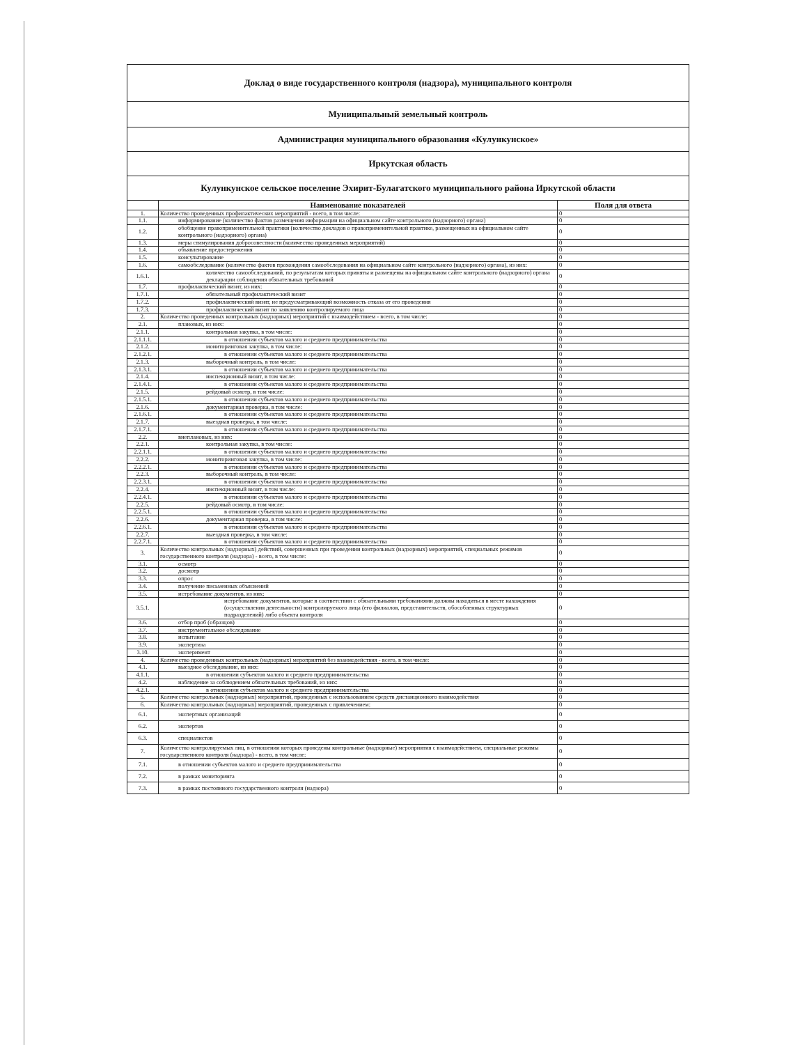Доклад о виде государственного контроля (надзора), муниципального контроля
Муниципальный земельный контроль
Администрация муниципального образования «Кулункунское»
Иркутская область
Кулункунское сельское поселение Эхирит-Булагатского муниципального района Иркутской области
| | Наименование показателей | Поля для ответа |
| --- | --- | --- |
| 1. | Количество проведенных профилактических мероприятий - всего, в том числе: | 0 |
| 1.1. | информирование (количество фактов размещения информации на официальном сайте контрольного (надзорного) органа) | 0 |
| 1.2. | обобщение правоприменительной практики (количество докладов о правоприменительной практике, размещенных на официальном сайте контрольного (надзорного) органа) | 0 |
| 1.3. | меры стимулирования добросовестности (количество проведенных мероприятий) | 0 |
| 1.4. | объявление предостережения | 0 |
| 1.5. | консультирование | 0 |
| 1.6. | самообследование (количество фактов прохождения самообследования на официальном сайте контрольного (надзорного) органа), из них: | 0 |
| 1.6.1. | количество самообследований, по результатам которых приняты и размещены на официальном сайте контрольного (надзорного) органа декларации соблюдения обязательных требований | 0 |
| 1.7. | профилактический визит, из них: | 0 |
| 1.7.1. | обязательный профилактический визит | 0 |
| 1.7.2. | профилактический визит, не предусматривающий возможность отказа от его проведения | 0 |
| 1.7.3. | профилактический визит по заявлению контролируемого лица | 0 |
| 2. | Количество проведенных контрольных (надзорных) мероприятий с взаимодействием - всего, в том числе: | 0 |
| 2.1. | плановых, из них: | 0 |
| 2.1.1. | контрольная закупка, в том числе: | 0 |
| 2.1.1.1. | в отношении субъектов малого и среднего предпринимательства | 0 |
| 2.1.2. | мониторинговая закупка, в том числе: | 0 |
| 2.1.2.1. | в отношении субъектов малого и среднего предпринимательства | 0 |
| 2.1.3. | выборочный контроль, в том числе: | 0 |
| 2.1.3.1. | в отношении субъектов малого и среднего предпринимательства | 0 |
| 2.1.4. | инспекционный визит, в том числе: | 0 |
| 2.1.4.1. | в отношении субъектов малого и среднего предпринимательства | 0 |
| 2.1.5. | рейдовый осмотр, в том числе: | 0 |
| 2.1.5.1. | в отношении субъектов малого и среднего предпринимательства | 0 |
| 2.1.6. | документарная проверка, в том числе: | 0 |
| 2.1.6.1. | в отношении субъектов малого и среднего предпринимательства | 0 |
| 2.1.7. | выездная проверка, в том числе: | 0 |
| 2.1.7.1. | в отношении субъектов малого и среднего предпринимательства | 0 |
| 2.2. | внеплановых, из них: | 0 |
| 2.2.1. | контрольная закупка, в том числе: | 0 |
| 2.2.1.1. | в отношении субъектов малого и среднего предпринимательства | 0 |
| 2.2.2. | мониторинговая закупка, в том числе: | 0 |
| 2.2.2.1. | в отношении субъектов малого и среднего предпринимательства | 0 |
| 2.2.3. | выборочный контроль, в том числе: | 0 |
| 2.2.3.1. | в отношении субъектов малого и среднего предпринимательства | 0 |
| 2.2.4. | инспекционный визит, в том числе: | 0 |
| 2.2.4.1. | в отношении субъектов малого и среднего предпринимательства | 0 |
| 2.2.5. | рейдовый осмотр, в том числе: | 0 |
| 2.2.5.1. | в отношении субъектов малого и среднего предпринимательства | 0 |
| 2.2.6. | документарная проверка, в том числе: | 0 |
| 2.2.6.1. | в отношении субъектов малого и среднего предпринимательства | 0 |
| 2.2.7. | выездная проверка, в том числе: | 0 |
| 2.2.7.1. | в отношении субъектов малого и среднего предпринимательства | 0 |
| 3. | Количество контрольных (надзорных) действий, совершенных при проведении контрольных (надзорных) мероприятий, специальных режимов государственного контроля (надзора) - всего, в том числе: | 0 |
| 3.1. | осмотр | 0 |
| 3.2. | досмотр | 0 |
| 3.3. | опрос | 0 |
| 3.4. | получение письменных объяснений | 0 |
| 3.5. | истребование документов, из них: | 0 |
| 3.5.1. | истребование документов, которые в соответствии с обязательными требованиями должны находиться в месте нахождения (осуществления деятельности) контролируемого лица (его филиалов, представительств, обособленных структурных подразделений) либо объекта контроля | 0 |
| 3.6. | отбор проб (образцов) | 0 |
| 3.7. | инструментальное обследование | 0 |
| 3.8. | испытание | 0 |
| 3.9. | экспертиза | 0 |
| 3.10. | эксперимент | 0 |
| 4. | Количество проведенных контрольных (надзорных) мероприятий без взаимодействия - всего, в том числе: | 0 |
| 4.1. | выездное обследование, из них: | 0 |
| 4.1.1. | в отношении субъектов малого и среднего предпринимательства | 0 |
| 4.2. | наблюдение за соблюдением обязательных требований, из них: | 0 |
| 4.2.1. | в отношении субъектов малого и среднего предпринимательства | 0 |
| 5. | Количество контрольных (надзорных) мероприятий, проведенных с использованием средств дистанционного взаимодействия | 0 |
| 6. | Количество контрольных (надзорных) мероприятий, проведенных с привлечением: | 0 |
| 6.1. | экспертных организаций | 0 |
| 6.2. | экспертов | 0 |
| 6.3. | специалистов | 0 |
| 7. | Количество контролируемых лиц, в отношении которых проведены контрольные (надзорные) мероприятия с взаимодействием, специальные режимы государственного контроля (надзора) - всего, в том числе: | 0 |
| 7.1. | в отношении субъектов малого и среднего предпринимательства | 0 |
| 7.2. | в рамках мониторинга | 0 |
| 7.3. | в рамках постоянного государственного контроля (надзора) | 0 |